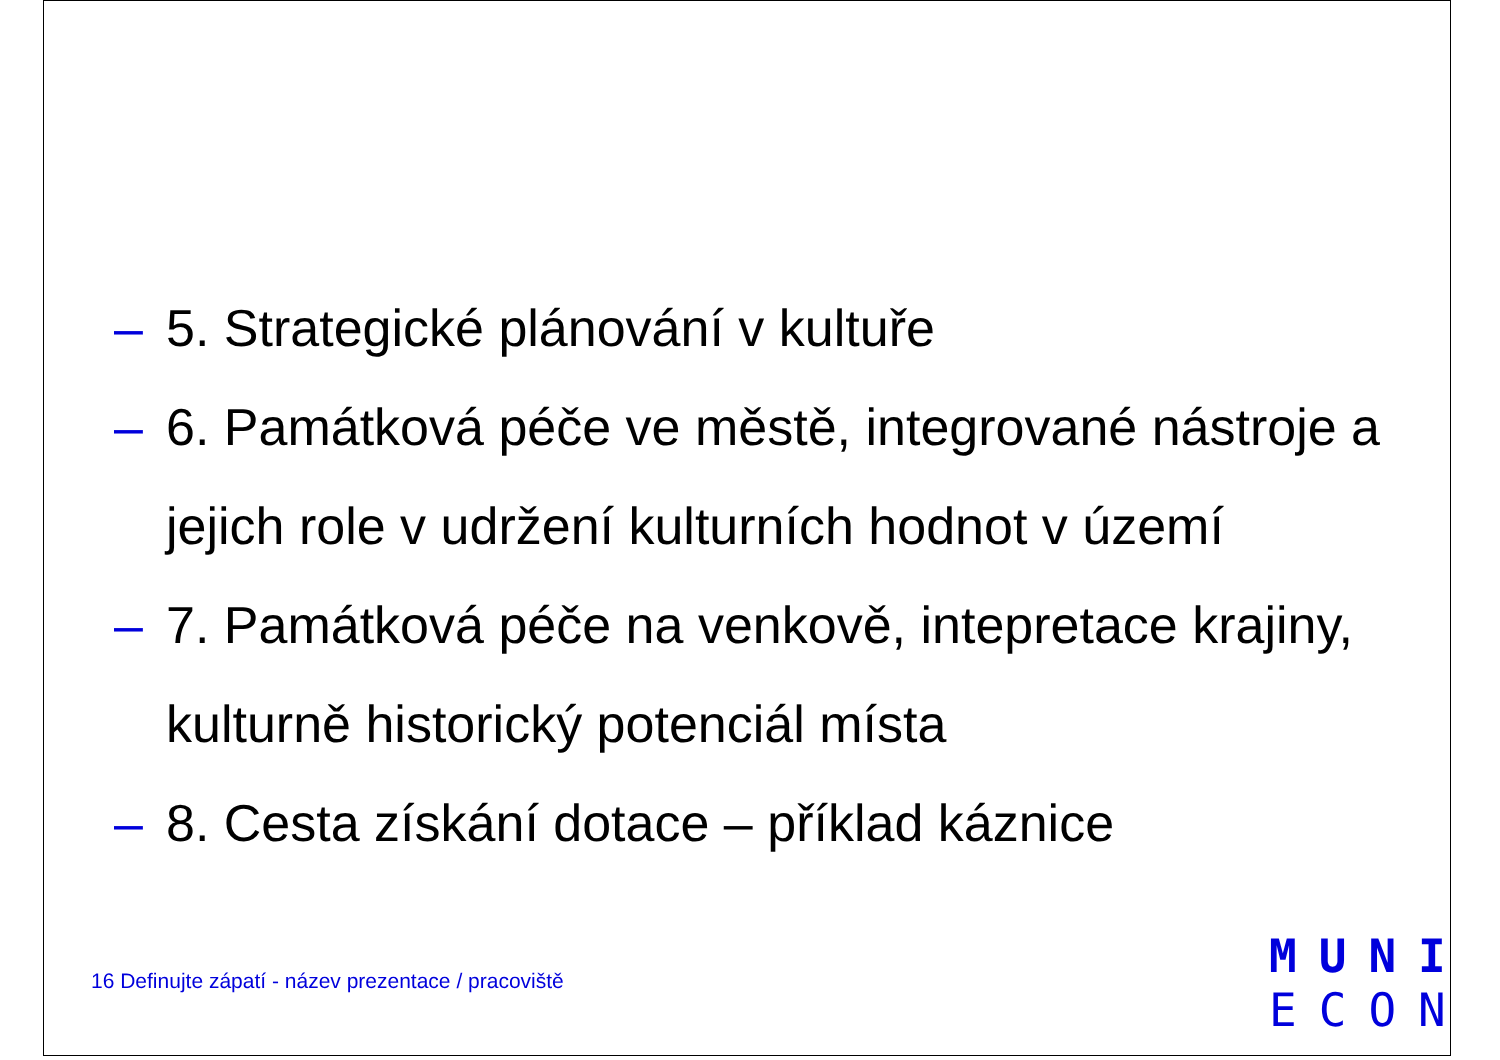– 5. Strategické plánování v kultuře
– 6. Památková péče ve městě, integrované nástroje a jejich role v udržení kulturních hodnot v území
– 7. Památková péče na venkově, intepretace krajiny, kulturně historický potenciál místa
– 8. Cesta získání dotace – příklad káznice
16 Definujte zápatí - název prezentace / pracoviště
MUNI
ECON